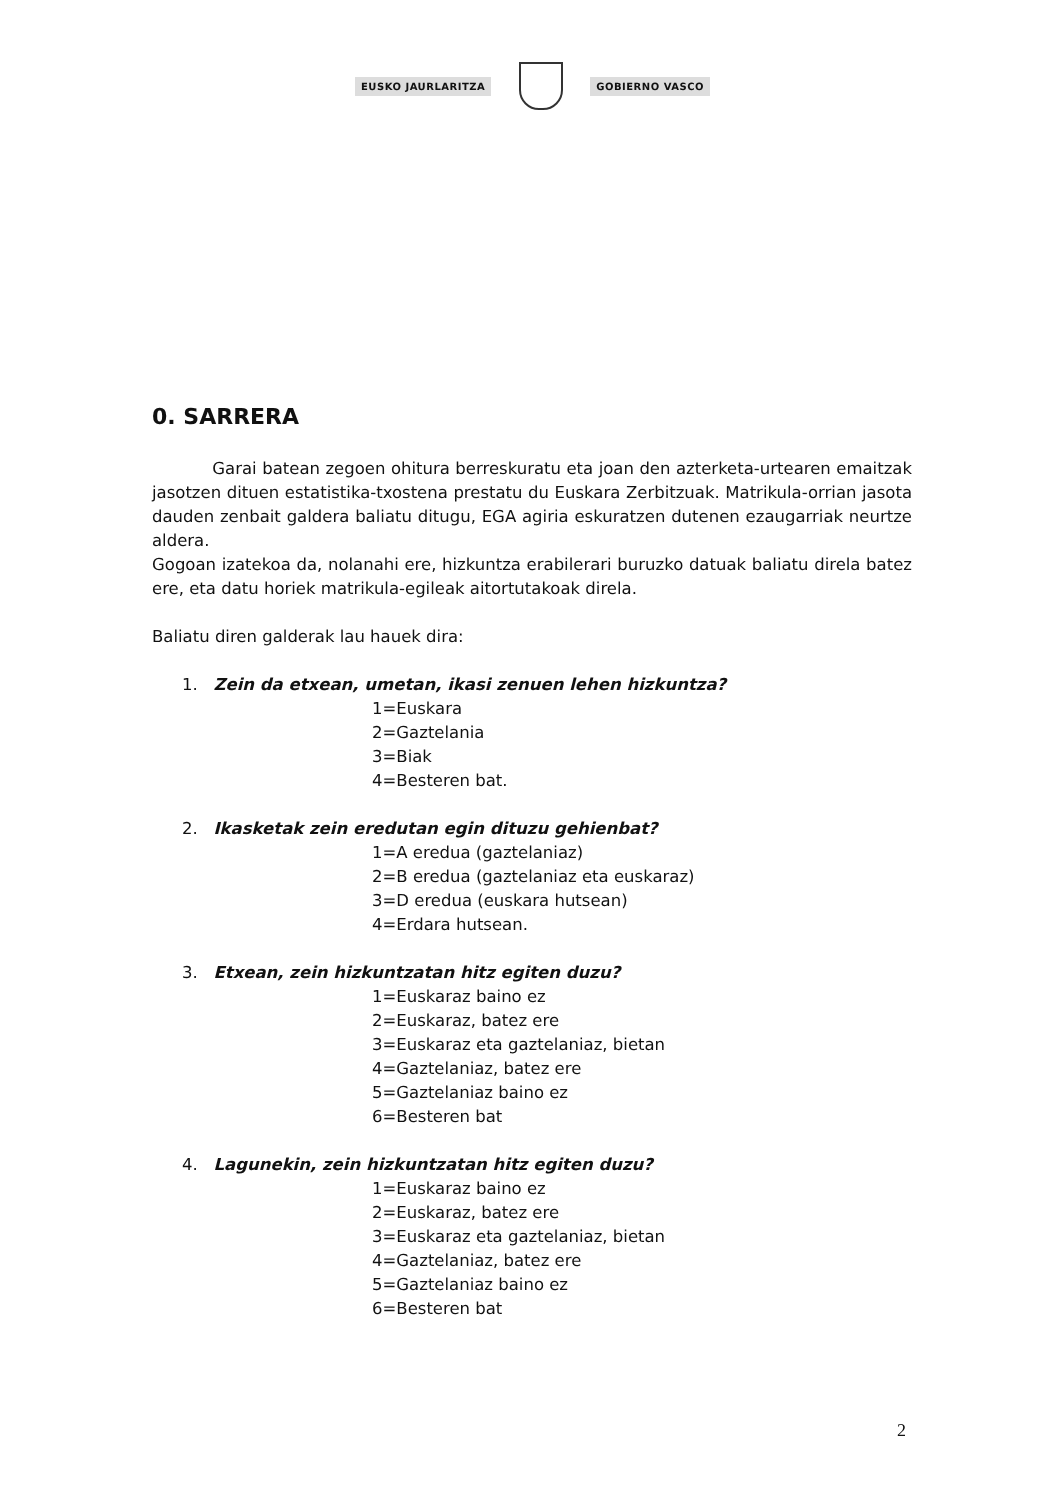EUSKO JAURLARITZA GOBIERNO VASCO
0. SARRERA
Garai batean zegoen ohitura berreskuratu eta joan den azterketa-urtearen emaitzak jasotzen dituen estatistika-txostena prestatu du Euskara Zerbitzuak. Matrikula-orrian jasota dauden zenbait galdera baliatu ditugu, EGA agiria eskuratzen dutenen ezaugarriak neurtze aldera.
Gogoan izatekoa da, nolanahi ere, hizkuntza erabilerari buruzko datuak baliatu direla batez ere, eta datu horiek matrikula-egileak aitortutakoak direla.
Baliatu diren galderak lau hauek dira:
1. Zein da etxean, umetan, ikasi zenuen lehen hizkuntza?
1=Euskara
2=Gaztelania
3=Biak
4=Besteren bat.
2. Ikasketak zein eredutan egin dituzu gehienbat?
1=A eredua (gaztelaniaz)
2=B eredua (gaztelaniaz eta euskaraz)
3=D eredua (euskara hutsean)
4=Erdara hutsean.
3. Etxean, zein hizkuntzatan hitz egiten duzu?
1=Euskaraz baino ez
2=Euskaraz, batez ere
3=Euskaraz eta gaztelaniaz, bietan
4=Gaztelaniaz, batez ere
5=Gaztelaniaz baino ez
6=Besteren bat
4. Lagunekin, zein hizkuntzatan hitz egiten duzu?
1=Euskaraz baino ez
2=Euskaraz, batez ere
3=Euskaraz eta gaztelaniaz, bietan
4=Gaztelaniaz, batez ere
5=Gaztelaniaz baino ez
6=Besteren bat
2